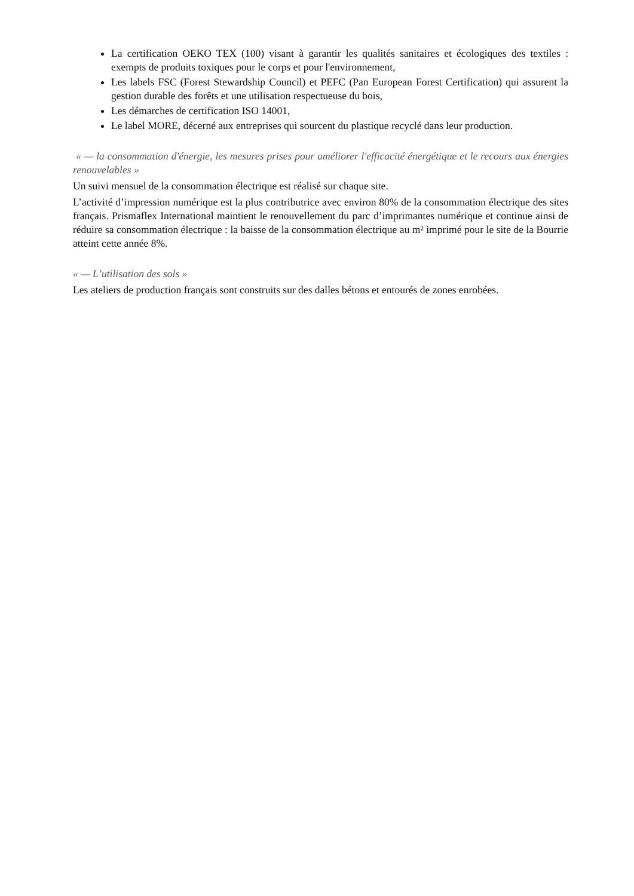La certification OEKO TEX (100) visant à garantir les qualités sanitaires et écologiques des textiles : exempts de produits toxiques pour le corps et pour l'environnement,
Les labels FSC (Forest Stewardship Council) et PEFC (Pan European Forest Certification) qui assurent la gestion durable des forêts et une utilisation respectueuse du bois,
Les démarches de certification ISO 14001,
Le label MORE, décerné aux entreprises qui sourcent du plastique recyclé dans leur production.
« — la consommation d'énergie, les mesures prises pour améliorer l'efficacité énergétique et le recours aux énergies renouvelables »
Un suivi mensuel de la consommation électrique est réalisé sur chaque site.
L’activité d’impression numérique est la plus contributrice avec environ 80% de la consommation électrique des sites français. Prismaflex International maintient le renouvellement du parc d’imprimantes numérique et continue ainsi de réduire sa consommation électrique : la baisse de la consommation électrique au m² imprimé pour le site de la Bourrie atteint cette année 8%.
« — L’utilisation des sols »
Les ateliers de production français sont construits sur des dalles bétons et entourés de zones enrobées.